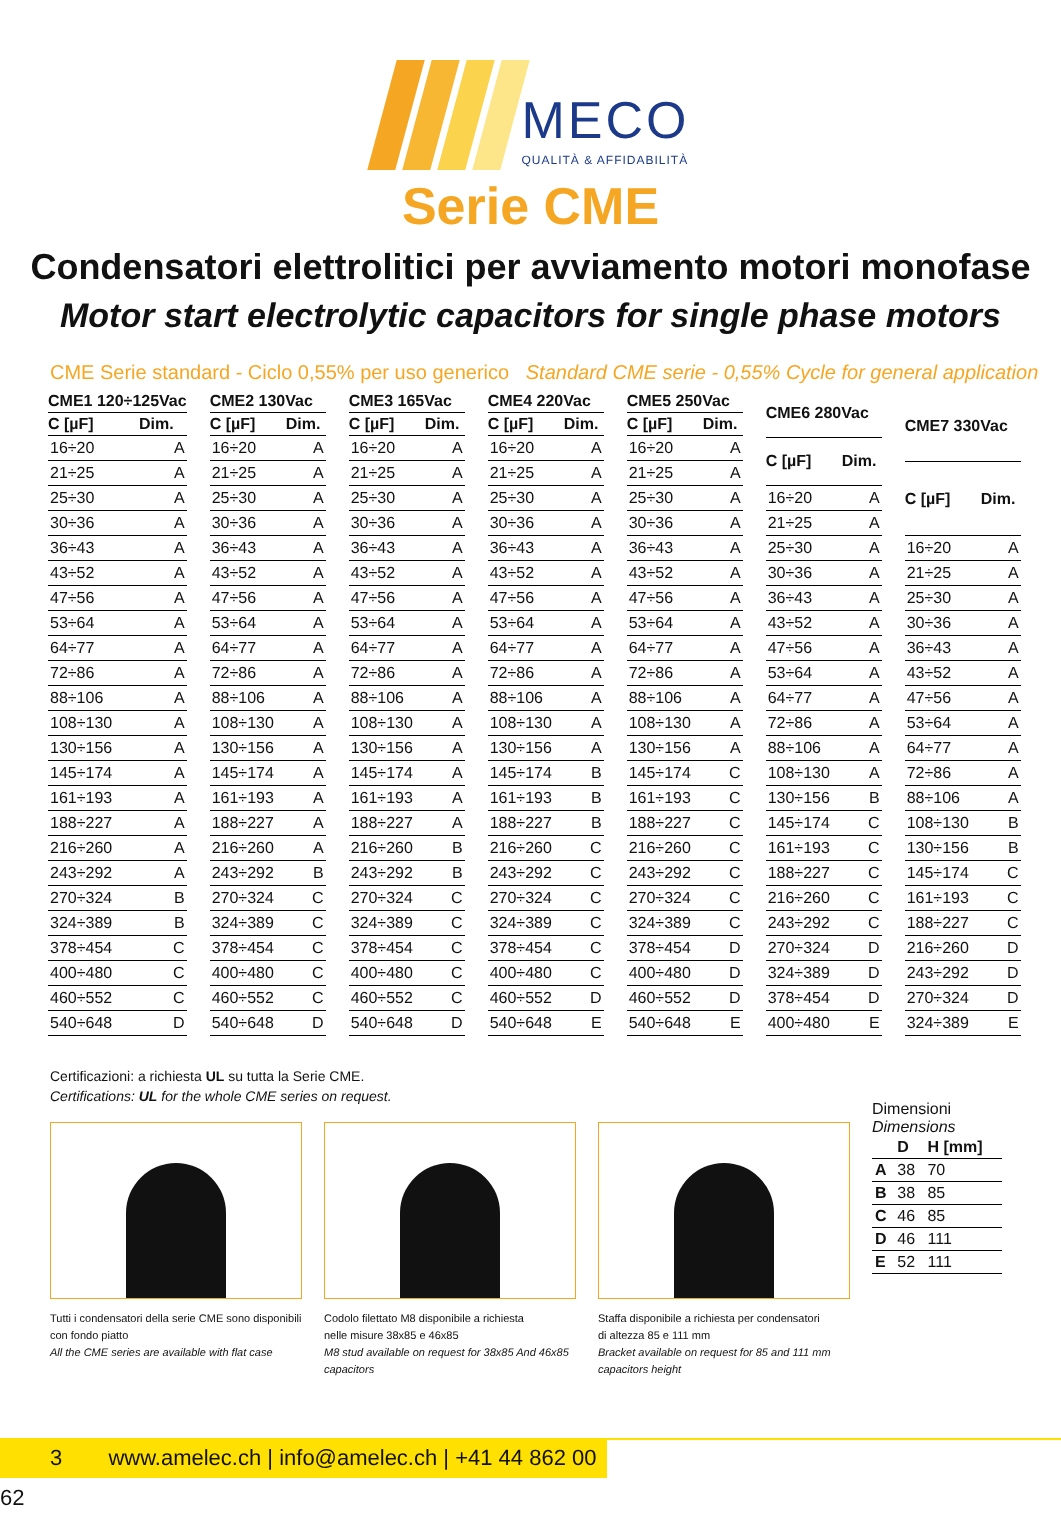MECO QUALITÀ & AFFIDABILITÀ
Serie CME
Condensatori elettrolitici per avviamento motori monofase
Motor start electrolytic capacitors for single phase motors
CME Serie standard - Ciclo 0,55% per uso generico Standard CME serie - 0,55% Cycle for general application
| CME1 120÷125Vac | |
| --- | --- |
| C [µF] | Dim. |
| 16÷20 | A |
| 21÷25 | A |
| 25÷30 | A |
| 30÷36 | A |
| 36÷43 | A |
| 43÷52 | A |
| 47÷56 | A |
| 53÷64 | A |
| 64÷77 | A |
| 72÷86 | A |
| 88÷106 | A |
| 108÷130 | A |
| 130÷156 | A |
| 145÷174 | A |
| 161÷193 | A |
| 188÷227 | A |
| 216÷260 | A |
| 243÷292 | A |
| 270÷324 | B |
| 324÷389 | B |
| 378÷454 | C |
| 400÷480 | C |
| 460÷552 | C |
| 540÷648 | D |
| CME2 130Vac | |
| --- | --- |
| C [µF] | Dim. |
| 16÷20 | A |
| 21÷25 | A |
| 25÷30 | A |
| 30÷36 | A |
| 36÷43 | A |
| 43÷52 | A |
| 47÷56 | A |
| 53÷64 | A |
| 64÷77 | A |
| 72÷86 | A |
| 88÷106 | A |
| 108÷130 | A |
| 130÷156 | A |
| 145÷174 | A |
| 161÷193 | A |
| 188÷227 | A |
| 216÷260 | A |
| 243÷292 | B |
| 270÷324 | C |
| 324÷389 | C |
| 378÷454 | C |
| 400÷480 | C |
| 460÷552 | C |
| 540÷648 | D |
| CME3 165Vac | |
| --- | --- |
| C [µF] | Dim. |
| 16÷20 | A |
| 21÷25 | A |
| 25÷30 | A |
| 30÷36 | A |
| 36÷43 | A |
| 43÷52 | A |
| 47÷56 | A |
| 53÷64 | A |
| 64÷77 | A |
| 72÷86 | A |
| 88÷106 | A |
| 108÷130 | A |
| 130÷156 | A |
| 145÷174 | A |
| 161÷193 | A |
| 188÷227 | A |
| 216÷260 | B |
| 243÷292 | B |
| 270÷324 | C |
| 324÷389 | C |
| 378÷454 | C |
| 400÷480 | C |
| 460÷552 | C |
| 540÷648 | D |
| CME4 220Vac | |
| --- | --- |
| C [µF] | Dim. |
| 16÷20 | A |
| 21÷25 | A |
| 25÷30 | A |
| 30÷36 | A |
| 36÷43 | A |
| 43÷52 | A |
| 47÷56 | A |
| 53÷64 | A |
| 64÷77 | A |
| 72÷86 | A |
| 88÷106 | A |
| 108÷130 | A |
| 130÷156 | A |
| 145÷174 | B |
| 161÷193 | B |
| 188÷227 | B |
| 216÷260 | C |
| 243÷292 | C |
| 270÷324 | C |
| 324÷389 | C |
| 378÷454 | C |
| 400÷480 | C |
| 460÷552 | D |
| 540÷648 | E |
| CME5 250Vac | |
| --- | --- |
| C [µF] | Dim. |
| 16÷20 | A |
| 21÷25 | A |
| 25÷30 | A |
| 30÷36 | A |
| 36÷43 | A |
| 43÷52 | A |
| 47÷56 | A |
| 53÷64 | A |
| 64÷77 | A |
| 72÷86 | A |
| 88÷106 | A |
| 108÷130 | A |
| 130÷156 | A |
| 145÷174 | C |
| 161÷193 | C |
| 188÷227 | C |
| 216÷260 | C |
| 243÷292 | C |
| 270÷324 | C |
| 324÷389 | C |
| 378÷454 | D |
| 400÷480 | D |
| 460÷552 | D |
| 540÷648 | E |
| CME6 280Vac | |
| --- | --- |
| C [µF] | Dim. |
| 16÷20 | A |
| 21÷25 | A |
| 25÷30 | A |
| 30÷36 | A |
| 36÷43 | A |
| 43÷52 | A |
| 47÷56 | A |
| 53÷64 | A |
| 64÷77 | A |
| 72÷86 | A |
| 88÷106 | A |
| 108÷130 | A |
| 130÷156 | B |
| 145÷174 | C |
| 161÷193 | C |
| 188÷227 | C |
| 216÷260 | C |
| 243÷292 | C |
| 270÷324 | D |
| 324÷389 | D |
| 378÷454 | D |
| 400÷480 | E |
| CME7 330Vac | |
| --- | --- |
| C [µF] | Dim. |
| 16÷20 | A |
| 21÷25 | A |
| 25÷30 | A |
| 30÷36 | A |
| 36÷43 | A |
| 43÷52 | A |
| 47÷56 | A |
| 53÷64 | A |
| 64÷77 | A |
| 72÷86 | A |
| 88÷106 | A |
| 108÷130 | B |
| 130÷156 | B |
| 145÷174 | C |
| 161÷193 | C |
| 188÷227 | C |
| 216÷260 | D |
| 243÷292 | D |
| 270÷324 | D |
| 324÷389 | E |
Certificazioni: a richiesta UL su tutta la Serie CME.
Certifications: UL for the whole CME series on request.
Tutti i condensatori della serie CME sono disponibili
con fondo piatto
All the CME series are available with flat case
Codolo filettato M8 disponibile a richiesta
nelle misure 38x85 e 46x85
M8 stud available on request for 38x85 And 46x85 capacitors
Staffa disponibile a richiesta per condensatori
di altezza 85 e 111 mm
Bracket available on request for 85 and 111 mm capacitors height
Dimensioni
Dimensions
| | D | H [mm] |
| --- | --- | --- |
| A | 38 | 70 |
| B | 38 | 85 |
| C | 46 | 85 |
| D | 46 | 111 |
| E | 52 | 111 |
3 www.amelec.ch | info@amelec.ch | +41 44 862 00 62